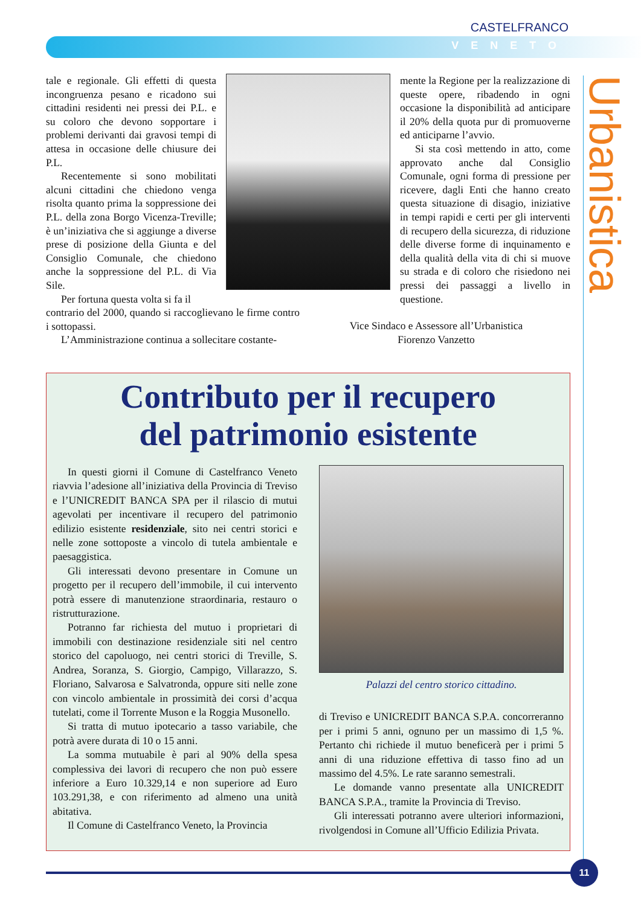CASTELFRANCO
VENETO
Urbanistica
tale e regionale. Gli effetti di questa incongruenza pesano e ricadono sui cittadini residenti nei pressi dei P.L. e su coloro che devono sopportare i problemi derivanti dai gravosi tempi di attesa in occasione delle chiusure dei P.L.
Recentemente si sono mobilitati alcuni cittadini che chiedono venga risolta quanto prima la soppressione dei P.L. della zona Borgo Vicenza-Treville; è un’iniziativa che si aggiunge a diverse prese di posizione della Giunta e del Consiglio Comunale, che chiedono anche la soppressione del P.L. di Via Sile.
Per fortuna questa volta si fa il
mente la Regione per la realizzazione di queste opere, ribadendo in ogni occasione la disponibilità ad anticipare il 20% della quota pur di promuoverne ed anticiparne l’avvio.
Si sta così mettendo in atto, come approvato anche dal Consiglio Comunale, ogni forma di pressione per ricevere, dagli Enti che hanno creato questa situazione di disagio, iniziative in tempi rapidi e certi per gli interventi di recupero della sicurezza, di riduzione delle diverse forme di inquinamento e della qualità della vita di chi si muove su strada e di coloro che risiedono nei pressi dei passaggi a livello in questione.
contrario del 2000, quando si raccoglievano le firme contro i sottopassi.
L’Amministrazione continua a sollecitare costante-
Vice Sindaco e Assessore all’Urbanistica
Fiorenzo Vanzetto
Contributo per il recupero
del patrimonio esistente
In questi giorni il Comune di Castelfranco Veneto riavvia l’adesione all’iniziativa della Provincia di Treviso e l’UNICREDIT BANCA SPA per il rilascio di mutui agevolati per incentivare il recupero del patrimonio edilizio esistente residenziale, sito nei centri storici e nelle zone sottoposte a vincolo di tutela ambientale e paesaggistica.
Gli interessati devono presentare in Comune un progetto per il recupero dell’immobile, il cui intervento potrà essere di manutenzione straordinaria, restauro o ristrutturazione.
Potranno far richiesta del mutuo i proprietari di immobili con destinazione residenziale siti nel centro storico del capoluogo, nei centri storici di Treville, S. Andrea, Soranza, S. Giorgio, Campigo, Villarazzo, S. Floriano, Salvarosa e Salvatronda, oppure siti nelle zone con vincolo ambientale in prossimità dei corsi d’acqua tutelati, come il Torrente Muson e la Roggia Musonello.
Si tratta di mutuo ipotecario a tasso variabile, che potrà avere durata di 10 o 15 anni.
La somma mutuabile è pari al 90% della spesa complessiva dei lavori di recupero che non può essere inferiore a Euro 10.329,14 e non superiore ad Euro 103.291,38, e con riferimento ad almeno una unità abitativa.
Il Comune di Castelfranco Veneto, la Provincia
Palazzi del centro storico cittadino.
di Treviso e UNICREDIT BANCA S.P.A. concorreranno per i primi 5 anni, ognuno per un massimo di 1,5 %. Pertanto chi richiede il mutuo beneficerà per i primi 5 anni di una riduzione effettiva di tasso fino ad un massimo del 4.5%. Le rate saranno semestrali.
Le domande vanno presentate alla UNICREDIT BANCA S.P.A., tramite la Provincia di Treviso.
Gli interessati potranno avere ulteriori informazioni, rivolgendosi in Comune all’Ufficio Edilizia Privata.
11